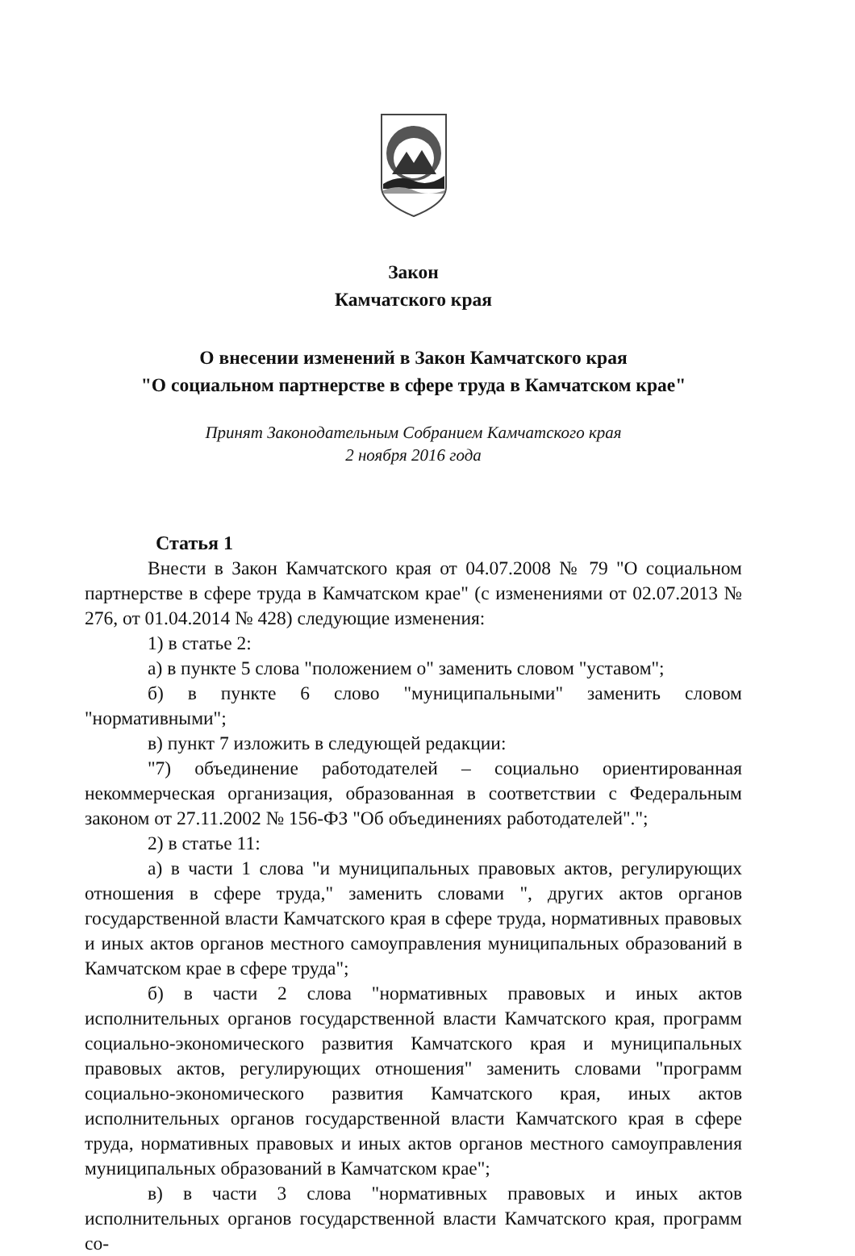Закон
Камчатского края
О внесении изменений в Закон Камчатского края
"О социальном партнерстве в сфере труда в Камчатском крае"
Принят Законодательным Собранием Камчатского края
2 ноября 2016 года
Статья 1
Внести в Закон Камчатского края от 04.07.2008 № 79 "О социальном партнерстве в сфере труда в Камчатском крае" (с изменениями от 02.07.2013 № 276, от 01.04.2014 № 428) следующие изменения:
1) в статье 2:
а) в пункте 5 слова "положением о" заменить словом "уставом";
б) в пункте 6 слово "муниципальными" заменить словом "нормативными";
в) пункт 7 изложить в следующей редакции:
"7) объединение работодателей – социально ориентированная некоммерческая организация, образованная в соответствии с Федеральным законом от 27.11.2002 № 156-ФЗ "Об объединениях работодателей".";
2) в статье 11:
а) в части 1 слова "и муниципальных правовых актов, регулирующих отношения в сфере труда," заменить словами ", других актов органов государственной власти Камчатского края в сфере труда, нормативных правовых и иных актов органов местного самоуправления муниципальных образований в Камчатском крае в сфере труда";
б) в части 2 слова "нормативных правовых и иных актов исполнительных органов государственной власти Камчатского края, программ социально-экономического развития Камчатского края и муниципальных правовых актов, регулирующих отношения" заменить словами "программ социально-экономического развития Камчатского края, иных актов исполнительных органов государственной власти Камчатского края в сфере труда, нормативных правовых и иных актов органов местного самоуправления муниципальных образований в Камчатском крае";
в) в части 3 слова "нормативных правовых и иных актов исполнительных органов государственной власти Камчатского края, программ со-